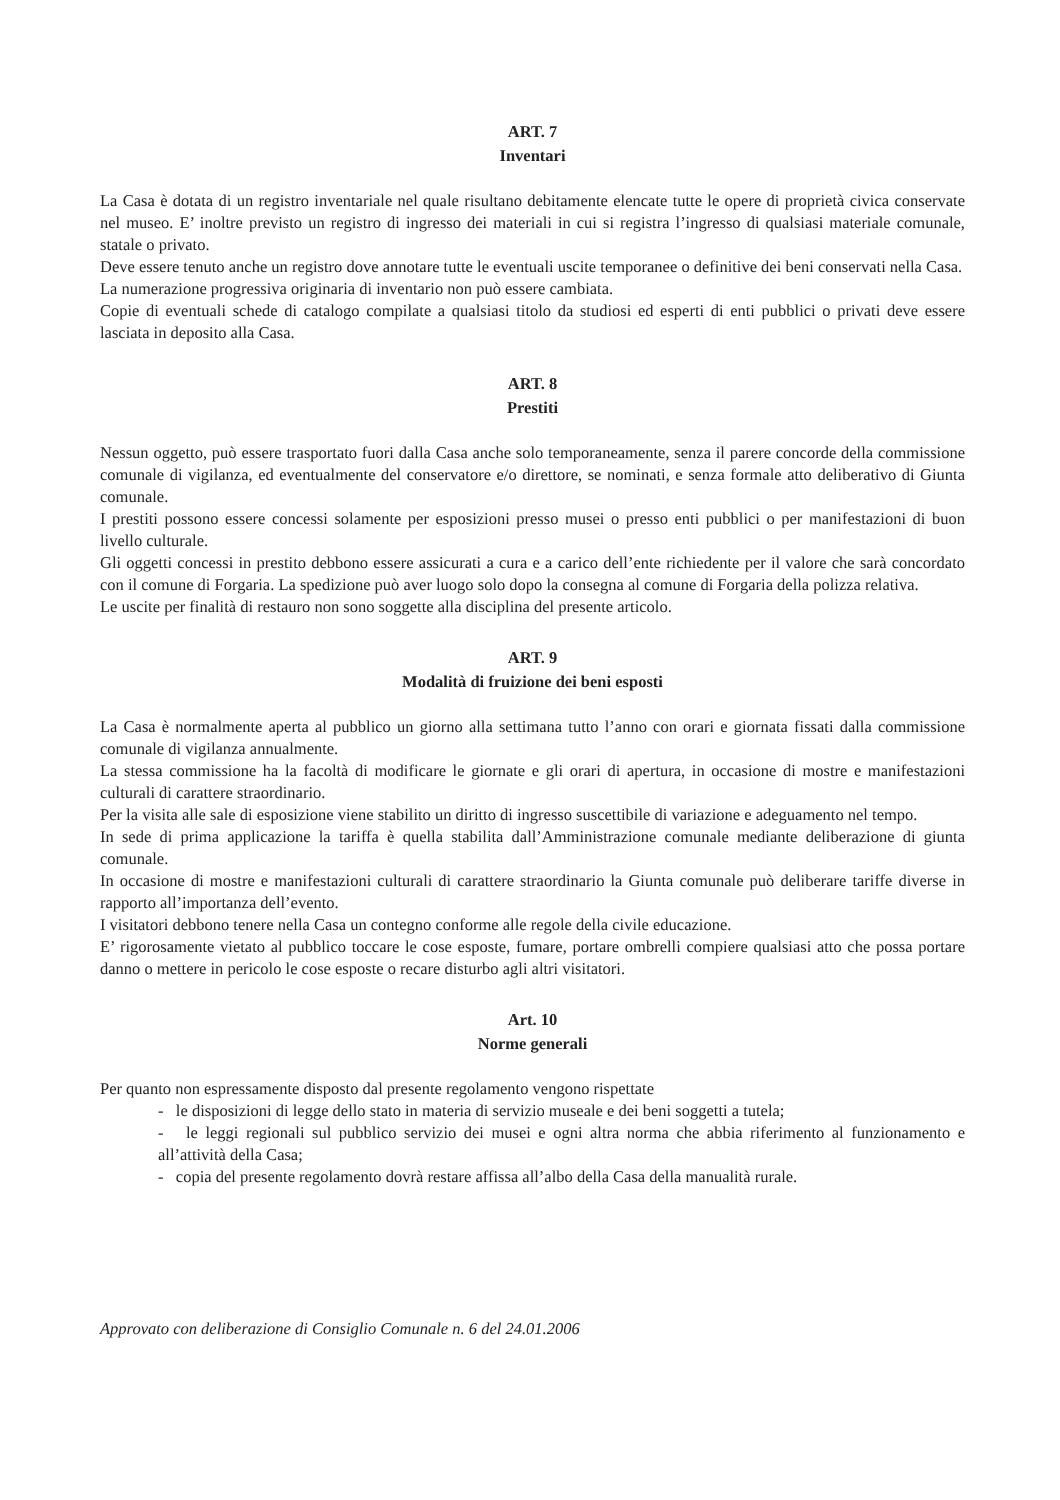ART. 7
Inventari
La Casa è dotata di un registro inventariale nel quale risultano debitamente elencate tutte le opere di proprietà civica conservate nel museo. E’ inoltre previsto un registro di ingresso dei materiali in cui si registra l’ingresso di qualsiasi materiale comunale, statale o privato.
Deve essere tenuto anche un registro dove annotare tutte le eventuali uscite temporanee o definitive dei beni conservati nella Casa.
La numerazione progressiva originaria di inventario non può essere cambiata.
Copie di eventuali schede di catalogo compilate a qualsiasi titolo da studiosi ed esperti di enti pubblici o privati deve essere lasciata in deposito alla Casa.
ART. 8
Prestiti
Nessun oggetto, può essere trasportato fuori dalla Casa anche solo temporaneamente, senza il parere concorde della commissione comunale di vigilanza, ed eventualmente del conservatore e/o direttore, se nominati, e senza formale atto deliberativo di Giunta comunale.
I prestiti possono essere concessi solamente per esposizioni presso musei o presso enti pubblici o per manifestazioni di buon livello culturale.
Gli oggetti concessi in prestito debbono essere assicurati a cura e a carico dell’ente richiedente per il valore che sarà concordato con il comune di Forgaria. La spedizione può aver luogo solo dopo la consegna al comune di Forgaria della polizza relativa.
Le uscite per finalità di restauro non sono soggette alla disciplina del presente articolo.
ART. 9
Modalità di fruizione dei beni esposti
La Casa è normalmente aperta al pubblico un giorno alla settimana tutto l’anno con orari e giornata fissati dalla commissione comunale di vigilanza annualmente.
La stessa commissione ha la facoltà di modificare le giornate e gli orari di apertura, in occasione di mostre e manifestazioni culturali di carattere straordinario.
Per la visita alle sale di esposizione viene stabilito un diritto di ingresso suscettibile di variazione e adeguamento nel tempo.
In sede di prima applicazione la tariffa è quella stabilita dall’Amministrazione comunale mediante deliberazione di giunta comunale.
In occasione di mostre e manifestazioni culturali di carattere straordinario la Giunta comunale può deliberare tariffe diverse in rapporto all’importanza dell’evento.
I visitatori debbono tenere nella Casa un contegno conforme alle regole della civile educazione.
E’ rigorosamente vietato al pubblico toccare le cose esposte, fumare, portare ombrelli compiere qualsiasi atto che possa portare danno o mettere in pericolo le cose esposte o recare disturbo agli altri visitatori.
Art. 10
Norme generali
Per quanto non espressamente disposto dal presente regolamento vengono rispettate
- le disposizioni di legge dello stato in materia di servizio museale e dei beni soggetti a tutela;
- le leggi regionali sul pubblico servizio dei musei e ogni altra norma che abbia riferimento al funzionamento e all’attività della Casa;
- copia del presente regolamento dovrà restare affissa all’albo della Casa della manualità rurale.
Approvato con deliberazione di Consiglio Comunale n. 6 del 24.01.2006